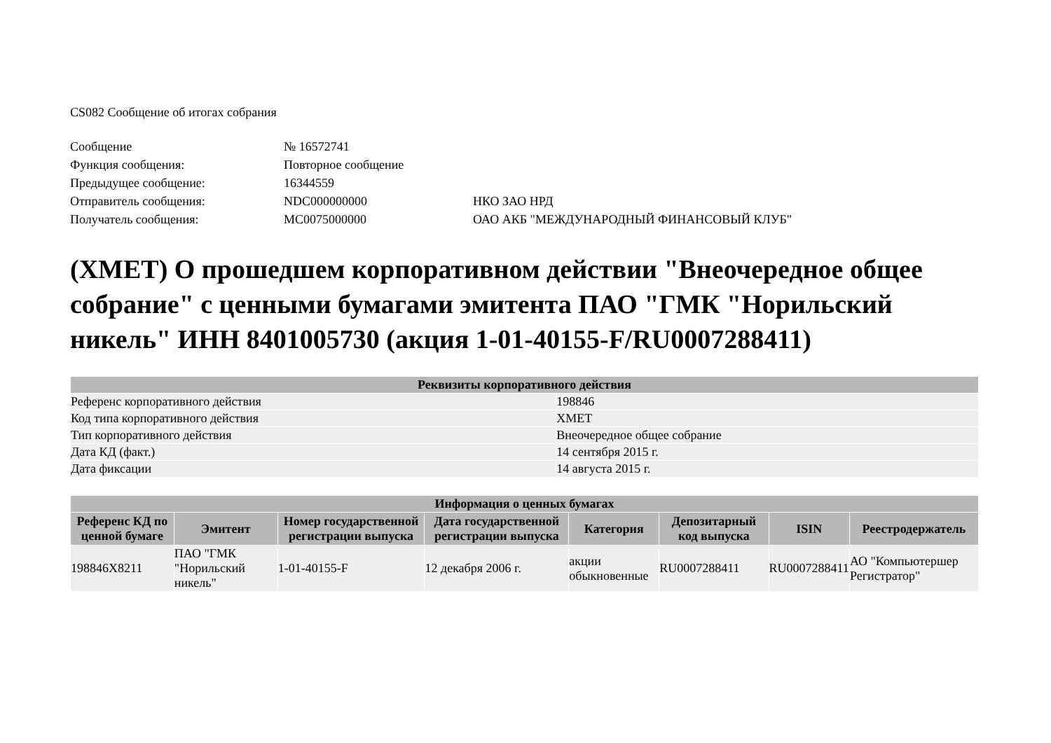CS082 Сообщение об итогах собрания
| Сообщение | № 16572741 | |
| Функция сообщения: | Повторное сообщение | |
| Предыдущее сообщение: | 16344559 | |
| Отправитель сообщения: | NDC000000000 | НКО ЗАО НРД |
| Получатель сообщения: | MC0075000000 | ОАО АКБ "МЕЖДУНАРОДНЫЙ ФИНАНСОВЫЙ КЛУБ" |
(XMET) О прошедшем корпоративном действии "Внеочередное общее собрание" с ценными бумагами эмитента ПАО "ГМК "Норильский никель" ИНН 8401005730 (акция 1-01-40155-F/RU0007288411)
| Реквизиты корпоративного действия | |
| --- | --- |
| Референс корпоративного действия | 198846 |
| Код типа корпоративного действия | XMET |
| Тип корпоративного действия | Внеочередное общее собрание |
| Дата КД (факт.) | 14 сентября 2015 г. |
| Дата фиксации | 14 августа 2015 г. |
| Информация о ценных бумагах | | | | | | | |
| --- | --- | --- | --- | --- | --- | --- | --- |
| Референс КД по ценной бумаге | Эмитент | Номер государственной регистрации выпуска | Дата государственной регистрации выпуска | Категория | Депозитарный код выпуска | ISIN | Реестродержатель |
| 198846X8211 | ПАО "ГМК "Норильский никель" | 1-01-40155-F | 12 декабря 2006 г. | акции обыкновенные | RU0007288411 | RU0007288411 | АО "Компьютершер Регистратор" |